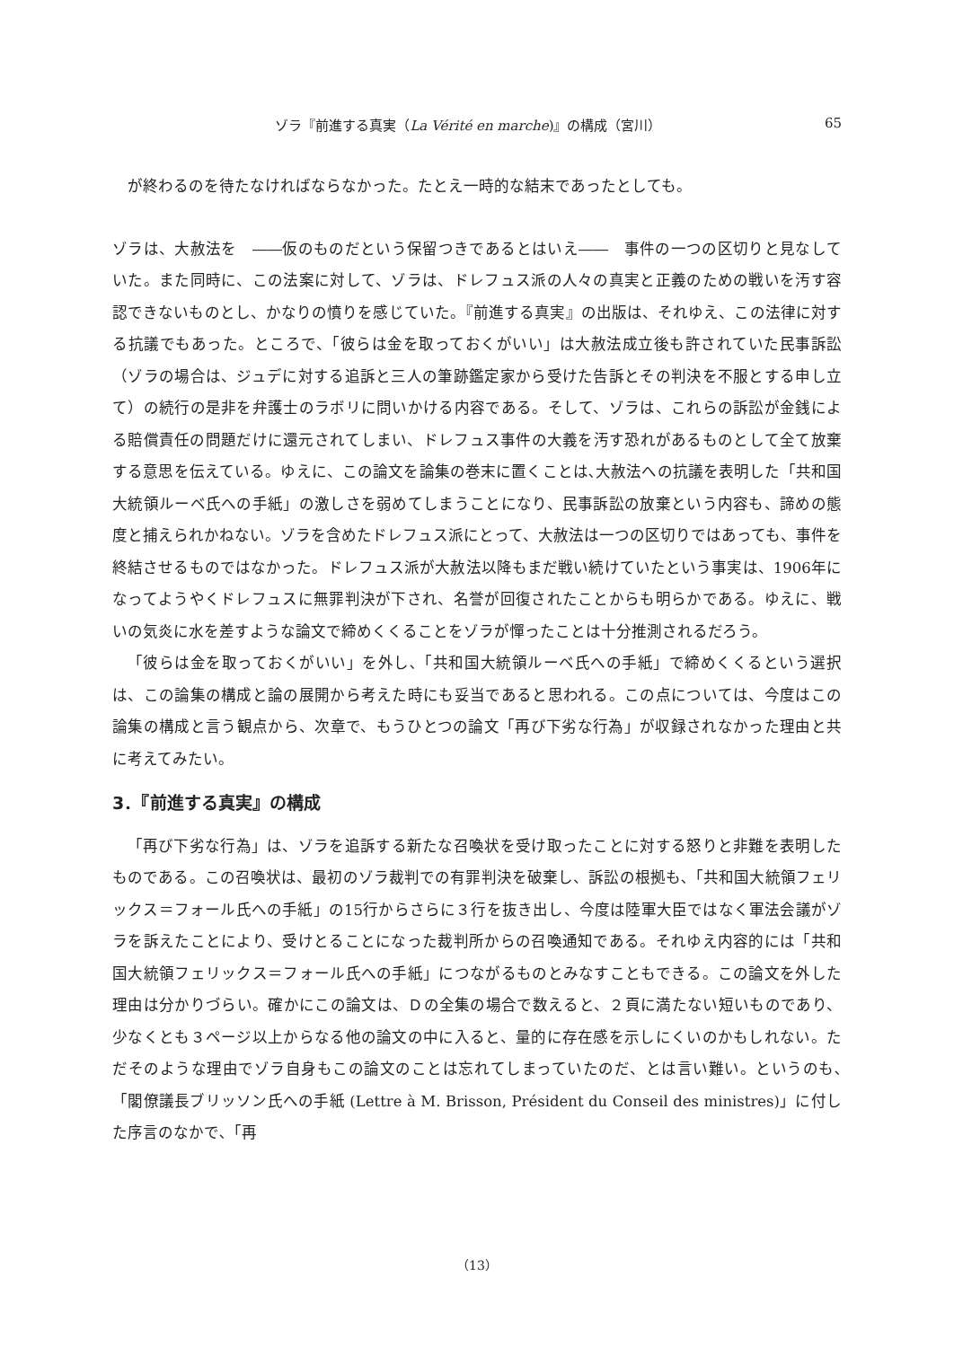ゾラ『前進する真実（La Vérité en marche)』の構成（宮川） 65
が終わるのを待たなければならなかった。たとえ一時的な結末であったとしても。
ゾラは、大赦法を　――仮のものだという保留つきであるとはいえ――　事件の一つの区切りと見なしていた。また同時に、この法案に対して、ゾラは、ドレフュス派の人々の真実と正義のための戦いを汚す容認できないものとし、かなりの憤りを感じていた。『前進する真実』の出版は、それゆえ、この法律に対する抗議でもあった。ところで、「彼らは金を取っておくがいい」は大赦法成立後も許されていた民事訴訟（ゾラの場合は、ジュデに対する追訴と三人の筆跡鑑定家から受けた告訴とその判決を不服とする申し立て）の続行の是非を弁護士のラボリに問いかける内容である。そして、ゾラは、これらの訴訟が金銭による賠償責任の問題だけに還元されてしまい、ドレフュス事件の大義を汚す恐れがあるものとして全て放棄する意思を伝えている。ゆえに、この論文を論集の巻末に置くことは､大赦法への抗議を表明した「共和国大統領ルーベ氏への手紙」の激しさを弱めてしまうことになり、民事訴訟の放棄という内容も、諦めの態度と捕えられかねない。ゾラを含めたドレフュス派にとって、大赦法は一つの区切りではあっても、事件を終結させるものではなかった。ドレフュス派が大赦法以降もまだ戦い続けていたという事実は、1906年になってようやくドレフュスに無罪判決が下され、名誉が回復されたことからも明らかである。ゆえに、戦いの気炎に水を差すような論文で締めくくることをゾラが憚ったことは十分推測されるだろう。
「彼らは金を取っておくがいい」を外し､「共和国大統領ルーベ氏への手紙」で締めくくるという選択は、この論集の構成と論の展開から考えた時にも妥当であると思われる。この点については、今度はこの論集の構成と言う観点から、次章で、もうひとつの論文「再び下劣な行為」が収録されなかった理由と共に考えてみたい。
3．『前進する真実』の構成
「再び下劣な行為」は、ゾラを追訴する新たな召喚状を受け取ったことに対する怒りと非難を表明したものである。この召喚状は、最初のゾラ裁判での有罪判決を破棄し、訴訟の根拠も､「共和国大統領フェリックス＝フォール氏への手紙」の15行からさらに３行を抜き出し、今度は陸軍大臣ではなく軍法会議がゾラを訴えたことにより、受けとることになった裁判所からの召喚通知である。それゆえ内容的には「共和国大統領フェリックス＝フォール氏への手紙」につながるものとみなすこともできる。この論文を外した理由は分かりづらい。確かにこの論文は、Ｄの全集の場合で数えると、２頁に満たない短いものであり、少なくとも３ページ以上からなる他の論文の中に入ると、量的に存在感を示しにくいのかもしれない。ただそのような理由でゾラ自身もこの論文のことは忘れてしまっていたのだ、とは言い難い。というのも､「閣僚議長ブリッソン氏への手紙 (Lettre à M. Brisson, Président du Conseil des ministres)」に付した序言のなかで､「再
（13）